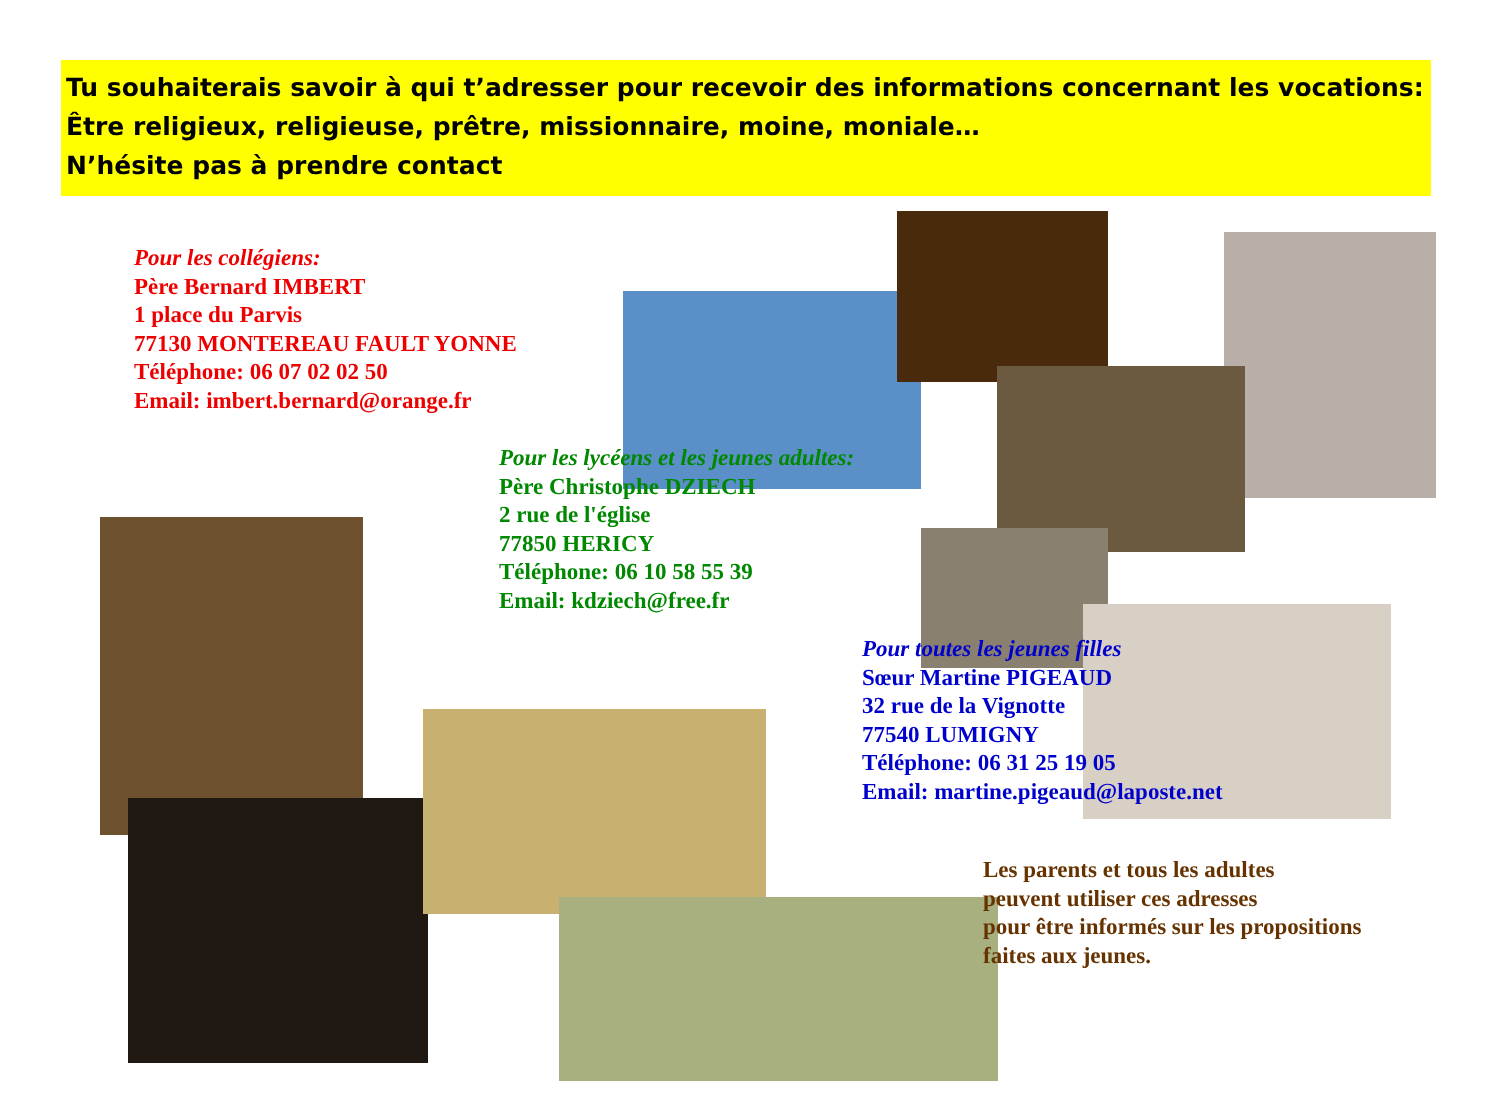Tu souhaiterais savoir à qui t’adresser pour recevoir des informations concernant les vocations:
Être religieux, religieuse, prêtre, missionnaire, moine, moniale…
N’hésite pas à prendre contact
Pour les collégiens:
Père Bernard IMBERT
1 place du Parvis
77130 MONTEREAU FAULT YONNE
Téléphone: 06 07 02 02 50
Email: imbert.bernard@orange.fr
Pour les lycéens et les jeunes adultes:
Père Christophe DZIECH
2 rue de l'église
77850 HERICY
Téléphone: 06 10 58 55 39
Email: kdziech@free.fr
Pour toutes les jeunes filles
Sœur Martine PIGEAUD
32 rue de la Vignotte
77540 LUMIGNY
Téléphone: 06 31 25 19 05
Email: martine.pigeaud@laposte.net
Les parents et tous les adultes
peuvent utiliser ces adresses
pour être informés sur les propositions
faites aux jeunes.